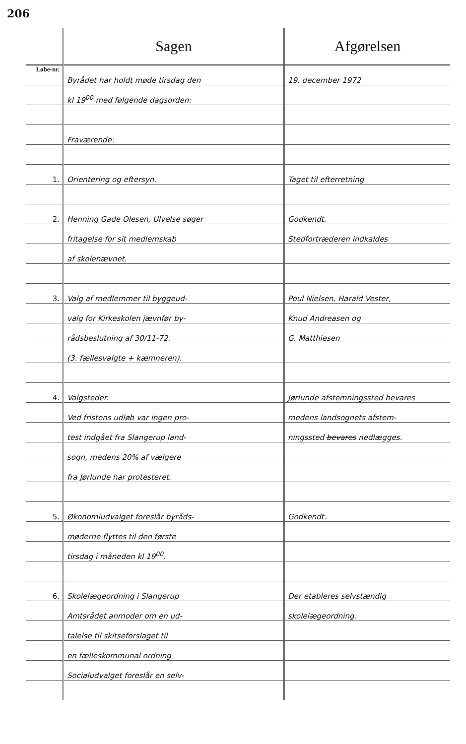206
| | Sagen | Afgørelsen |
| --- | --- | --- |
| Løbe-nr. | Byrådet har holdt møde tirsdag den | 19. december 1972 |
| | kl 19<sup>00</sup> med følgende dagsorden: | |
| | Fraværende: | |
| 1. | Orientering og eftersyn. | Taget til efterretning |
| 2. | Henning Gade Olesen, Ulvelse søger | Godkendt. |
| | fritagelse for sit medlemskab | Stedfortræderen indkaldes |
| | af skolenævnet. | |
| 3. | Valg af medlemmer til byggeud- | Poul Nielsen, Harald Vester, |
| | valg for Kirkeskolen jævnfør by- | Knud Andreasen og |
| | rådsbeslutning af 30/11-72. | G. Matthiesen |
| | (3. fællesvalgte + kæmneren). | |
| 4. | Valgsteder. | Jørlunde afstemningssted bevares |
| | Ved fristens udløb var ingen pro- | medens landsognets afstem- |
| | test indgået fra Slangerup land- | ningssted bevares nedlægges. |
| | sogn, medens 20% af vælgere | |
| | fra Jørlunde har protesteret. | |
| 5. | Økonomiudvalget foreslår byråds- | Godkendt. |
| | møderne flyttes til den første | |
| | tirsdag i måneden kl 19<sup>00</sup>. | |
| 6. | Skolelægeordning i Slangerup | Der etableres selvstændig |
| | Amtsrådet anmoder om en ud- | skolelægeordning. |
| | talelse til skitseforslaget til | |
| | en fælleskommunal ordning | |
| | Socialudvalget foreslår en selv- | |